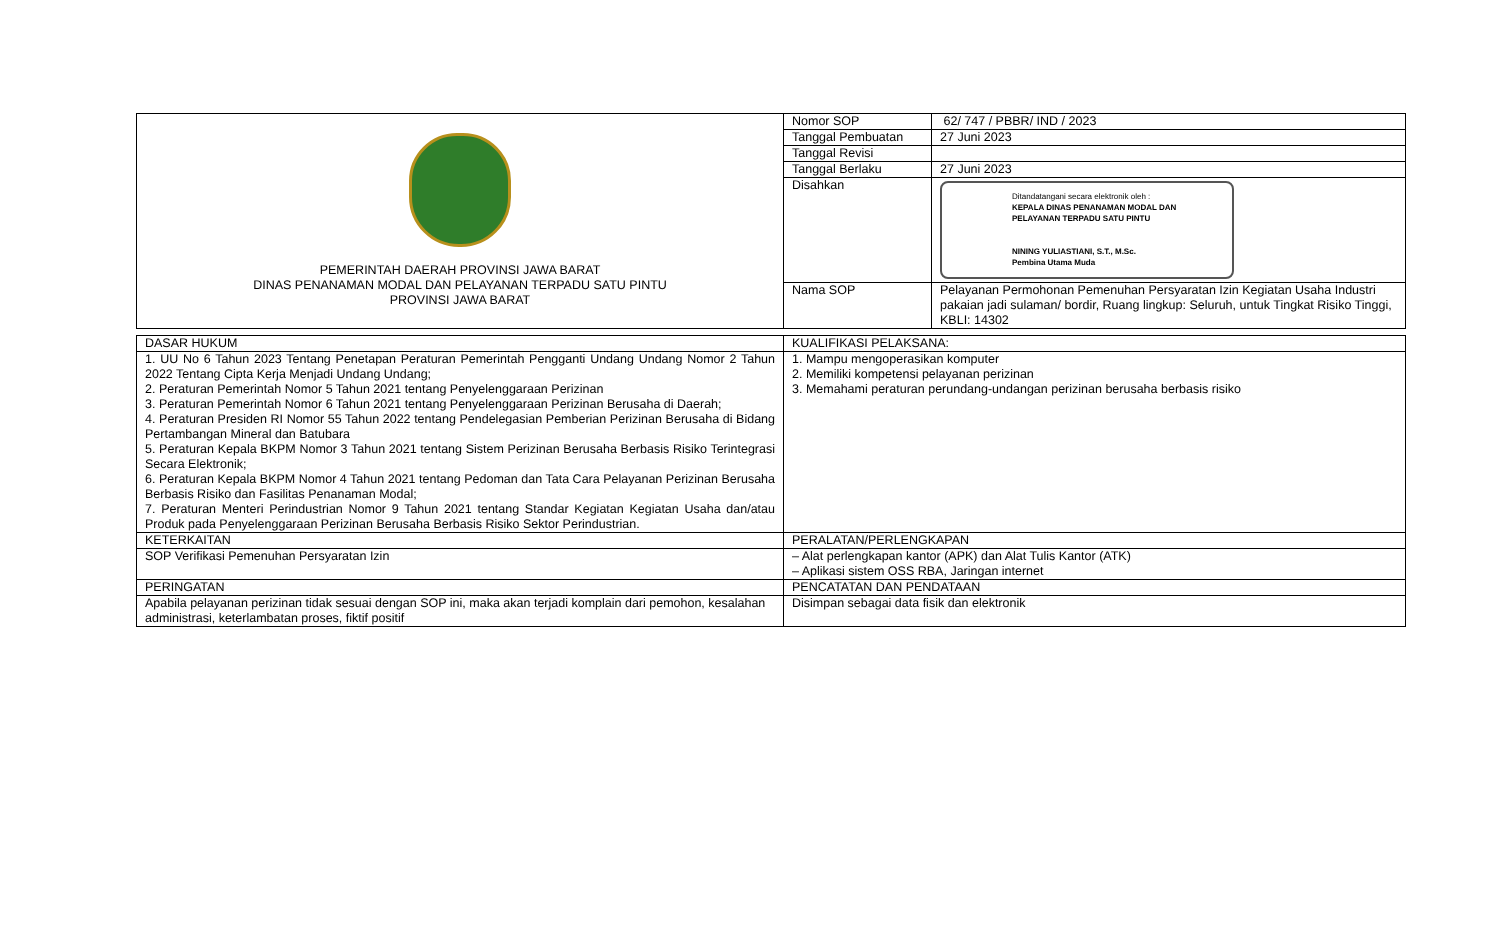| PEMERINTAH DAERAH PROVINSI JAWA BARAT DINAS PENANAMAN MODAL DAN PELAYANAN TERPADU SATU PINTU PROVINSI JAWA BARAT | Nomor SOP | 62/ 747 / PBBR/ IND / 2023 |
| | Tanggal Pembuatan | 27 Juni 2023 |
| | Tanggal Revisi | |
| | Tanggal Berlaku | 27 Juni 2023 |
| | Disahkan | Ditandatangani secara elektronik oleh : KEPALA DINAS PENANAMAN MODAL DAN PELAYANAN TERPADU SATU PINTU NINING YULIASTIANI, S.T., M.Sc. Pembina Utama Muda |
| | Nama SOP | Pelayanan Permohonan Pemenuhan Persyaratan Izin Kegiatan Usaha Industri pakaian jadi sulaman/ bordir, Ruang lingkup: Seluruh, untuk Tingkat Risiko Tinggi, KBLI: 14302 |
| DASAR HUKUM | KUALIFIKASI PELAKSANA: |
| 1. UU No 6 Tahun 2023 Tentang Penetapan Peraturan Pemerintah Pengganti Undang Undang Nomor 2 Tahun 2022 Tentang Cipta Kerja Menjadi Undang Undang; 2. Peraturan Pemerintah Nomor 5 Tahun 2021 tentang Penyelenggaraan Perizinan 3. Peraturan Pemerintah Nomor 6 Tahun 2021 tentang Penyelenggaraan Perizinan Berusaha di Daerah; 4. Peraturan Presiden RI Nomor 55 Tahun 2022 tentang Pendelegasian Pemberian Perizinan Berusaha di Bidang Pertambangan Mineral dan Batubara 5. Peraturan Kepala BKPM Nomor 3 Tahun 2021 tentang Sistem Perizinan Berusaha Berbasis Risiko Terintegrasi Secara Elektronik; 6. Peraturan Kepala BKPM Nomor 4 Tahun 2021 tentang Pedoman dan Tata Cara Pelayanan Perizinan Berusaha Berbasis Risiko dan Fasilitas Penanaman Modal; 7. Peraturan Menteri Perindustrian Nomor 9 Tahun 2021 tentang Standar Kegiatan Kegiatan Usaha dan/atau Produk pada Penyelenggaraan Perizinan Berusaha Berbasis Risiko Sektor Perindustrian. | 1. Mampu mengoperasikan komputer 2. Memiliki kompetensi pelayanan perizinan 3. Memahami peraturan perundang-undangan perizinan berusaha berbasis risiko |
| KETERKAITAN | PERALATAN/PERLENGKAPAN |
| SOP Verifikasi Pemenuhan Persyaratan Izin | – Alat perlengkapan kantor (APK) dan Alat Tulis Kantor (ATK) – Aplikasi sistem OSS RBA, Jaringan internet |
| PERINGATAN | PENCATATAN DAN PENDATAAN |
| Apabila pelayanan perizinan tidak sesuai dengan SOP ini, maka akan terjadi komplain dari pemohon, kesalahan administrasi, keterlambatan proses, fiktif positif | Disimpan sebagai data fisik dan elektronik |